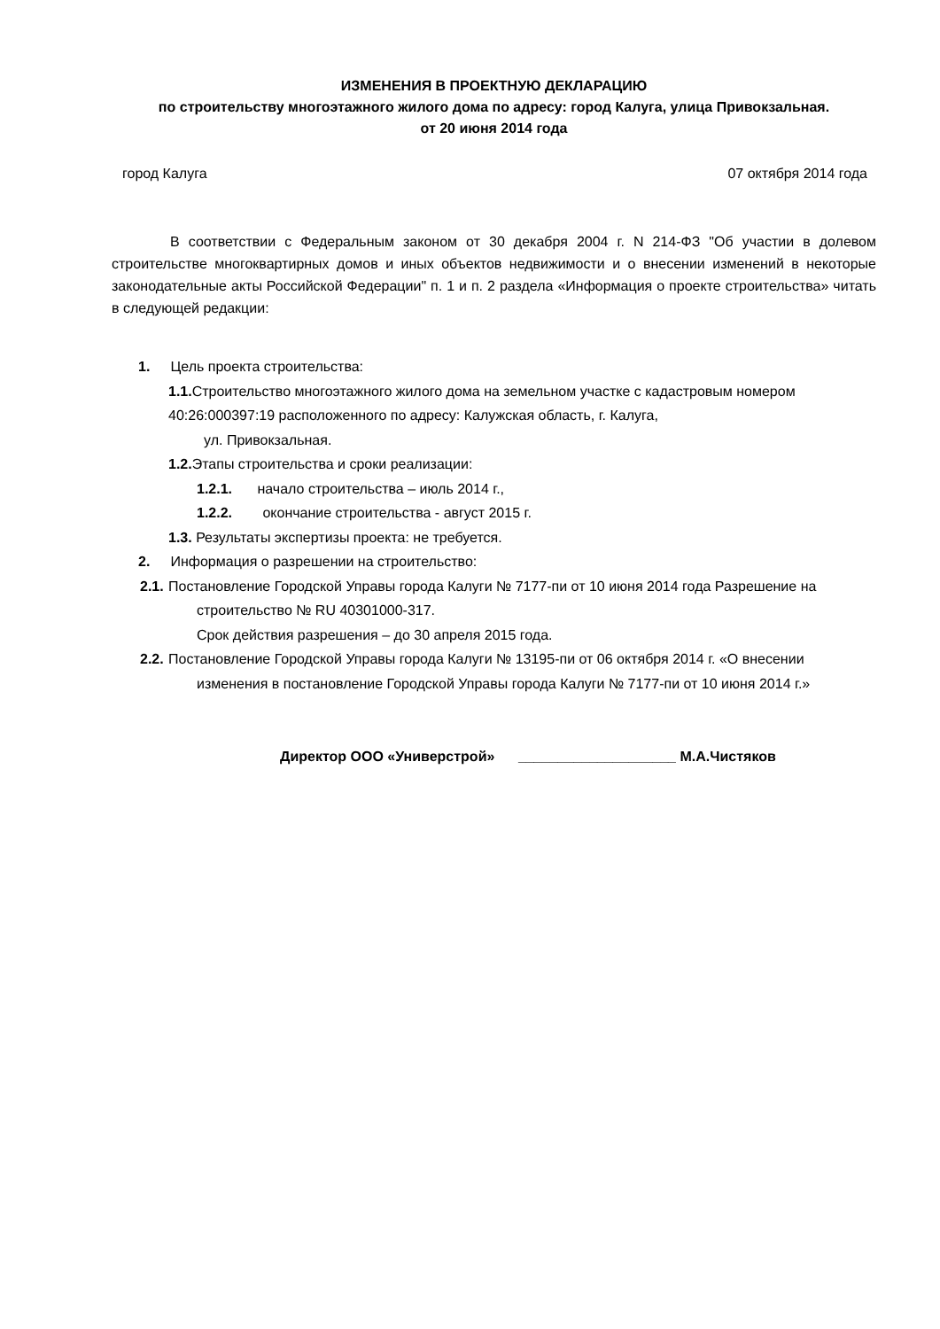ИЗМЕНЕНИЯ В ПРОЕКТНУЮ ДЕКЛАРАЦИЮ
по строительству многоэтажного жилого дома по адресу: город Калуга, улица Привокзальная.
от 20 июня 2014 года
город Калуга 07 октября 2014 года
В соответствии с Федеральным законом от 30 декабря 2004 г. N 214-ФЗ "Об участии в долевом строительстве многоквартирных домов и иных объектов недвижимости и о внесении изменений в некоторые законодательные акты Российской Федерации" п. 1 и п. 2 раздела «Информация о проекте строительства» читать в следующей редакции:
1. Цель проекта строительства:
1.1. Строительство многоэтажного жилого дома на земельном участке с кадастровым номером 40:26:000397:19 расположенного по адресу: Калужская область, г. Калуга,
ул. Привокзальная.
1.2. Этапы строительства и сроки реализации:
1.2.1. начало строительства – июль 2014 г.,
1.2.2. окончание строительства - август 2015 г.
1.3. Результаты экспертизы проекта: не требуется.
2. Информация о разрешении на строительство:
2.1. Постановление Городской Управы города Калуги № 7177-пи от 10 июня 2014 года Разрешение на строительство № RU 40301000-317.
Срок действия разрешения – до 30 апреля 2015 года.
2.2. Постановление Городской Управы города Калуги № 13195-пи от 06 октября 2014 г. «О внесении изменения в постановление Городской Управы города Калуги № 7177-пи от 10 июня 2014 г.»
Директор ООО «Универстрой» ____________________ М.А.Чистяков